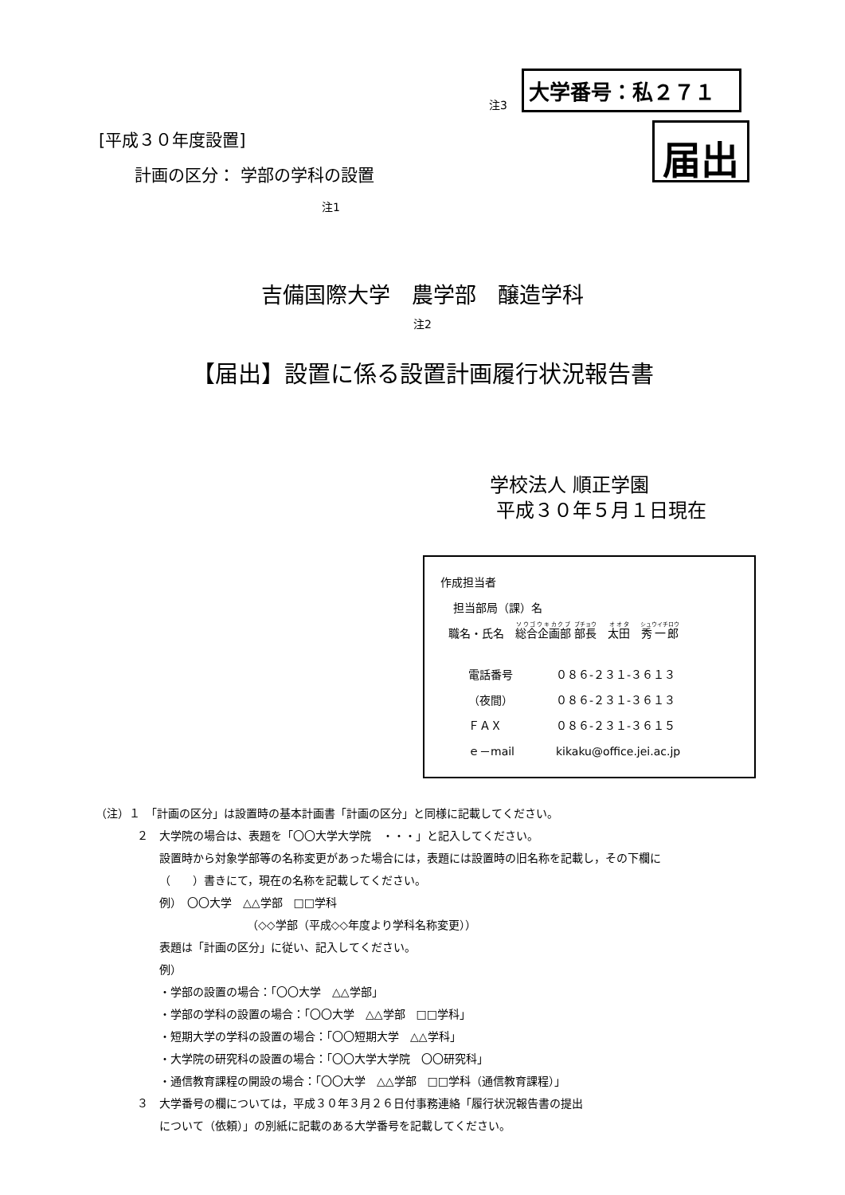注3 大学番号：私２７１
[平成３０年度設置]
計画の区分： 学部の学科の設置
注1
届出
吉備国際大学　農学部　醸造学科
注2
【届出】設置に係る設置計画履行状況報告書
学校法人 順正学園
平成３０年５月１日現在
作成担当者
担当部局（課）名
職名・氏名　総合企画部 部長　太田　秀一郎
電話番号 ０８６-２３１-３６１３
（夜間） ０８６-２３１-３６１３
ＦＡＸ ０８６-２３１-３６１５
ｅ－mail kikaku@office.jei.ac.jp
（注）１　「計画の区分」は設置時の基本計画書「計画の区分」と同様に記載してください。
２　大学院の場合は、表題を「〇〇大学大学院　・・・」と記入してください。
設置時から対象学部等の名称変更があった場合には，表題には設置時の旧名称を記載し，その下欄に
（　　）書きにて，現在の名称を記載してください。
例）　〇〇大学　△△学部　□□学科
（◇◇学部（平成◇◇年度より学科名称変更））
表題は「計画の区分」に従い、記入してください。
例）
・学部の設置の場合：「〇〇大学　△△学部」
・学部の学科の設置の場合：「〇〇大学　△△学部　□□学科」
・短期大学の学科の設置の場合：「〇〇短期大学　△△学科」
・大学院の研究科の設置の場合：「〇〇大学大学院　〇〇研究科」
・通信教育課程の開設の場合：「〇〇大学　△△学部　□□学科（通信教育課程）」
３　大学番号の欄については，平成３０年３月２６日付事務連絡「履行状況報告書の提出
について（依頼）」の別紙に記載のある大学番号を記載してください。